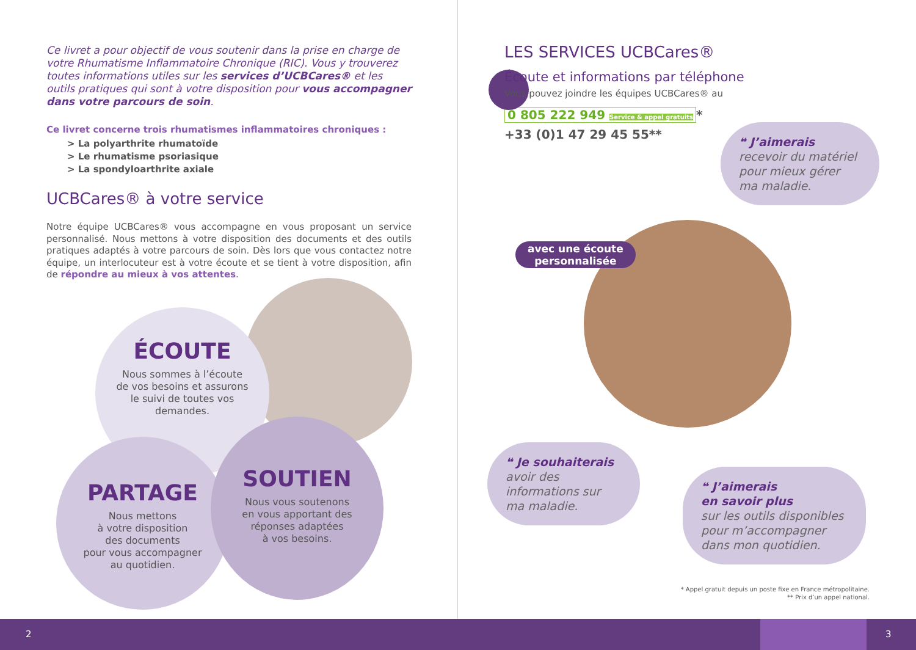Ce livret a pour objectif de vous soutenir dans la prise en charge de votre Rhumatisme Inflammatoire Chronique (RIC). Vous y trouverez toutes informations utiles sur les services d’UCBCares® et les outils pratiques qui sont à votre disposition pour vous accompagner dans votre parcours de soin.
Ce livret concerne trois rhumatismes inflammatoires chroniques :
> La polyarthrite rhumatoïde
> Le rhumatisme psoriasique
> La spondyloarthrite axiale
UCBCares® à votre service
Notre équipe UCBCares® vous accompagne en vous proposant un service personnalisé. Nous mettons à votre disposition des documents et des outils pratiques adaptés à votre parcours de soin. Dès lors que vous contactez notre équipe, un interlocuteur est à votre écoute et se tient à votre disposition, afin de répondre au mieux à vos attentes.
ÉCOUTE
Nous sommes à l’écoute
de vos besoins et assurons
le suivi de toutes vos
demandes.
PARTAGE
Nous mettons
à votre disposition
des documents
pour vous accompagner
au quotidien.
SOUTIEN
Nous vous soutenons
en vous apportant des
réponses adaptées
à vos besoins.
LES SERVICES UCBCares®
Écoute et informations par téléphone
Vous pouvez joindre les équipes UCBCares® au
0 805 222 949 Service & appel gratuits *
+33 (0)1 47 29 45 55**
avec une écoute
personnalisée
❝ J’aimerais
recevoir du matériel pour mieux gérer ma maladie.
❝ Je souhaiterais
avoir des informations sur ma maladie.
❝ J’aimerais
en savoir plus
sur les outils disponibles pour m’accompagner dans mon quotidien.
* Appel gratuit depuis un poste fixe en France métropolitaine.
** Prix d’un appel national.
2 3